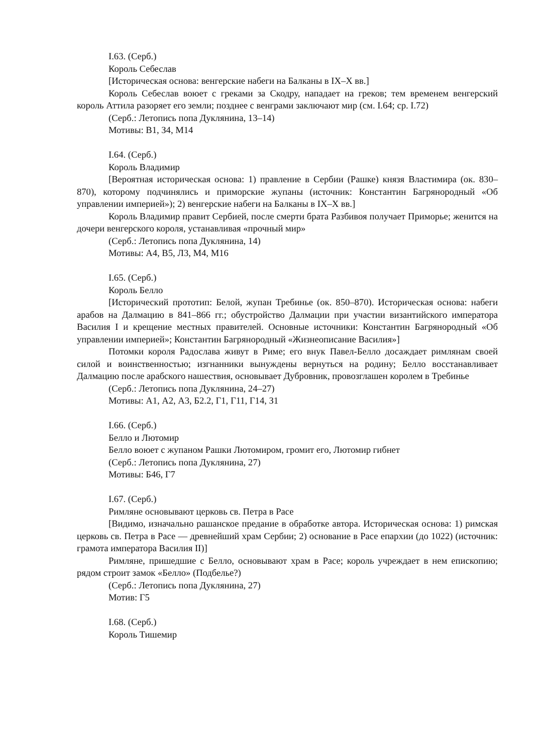I.63. (Серб.)
Король Себеслав
[Историческая основа: венгерские набеги на Балканы в IX–X вв.]
Король Себеслав воюет с греками за Скодру, нападает на греков; тем временем венгерский король Аттила разоряет его земли; позднее с венграми заключают мир (см. I.64; ср. I.72)
(Серб.: Летопись попа Дуклянина, 13–14)
Мотивы: В1, З4, М14
I.64. (Серб.)
Король Владимир
[Вероятная историческая основа: 1) правление в Сербии (Рашке) князя Властимира (ок. 830–870), которому подчинялись и приморские жупаны (источник: Константин Багрянородный «Об управлении империей»); 2) венгерские набеги на Балканы в IX–X вв.]
Король Владимир правит Сербией, после смерти брата Разбивоя получает Приморье; женится на дочери венгерского короля, устанавливая «прочный мир»
(Серб.: Летопись попа Дуклянина, 14)
Мотивы: А4, В5, Л3, М4, М16
I.65. (Серб.)
Король Белло
[Исторический прототип: Белой, жупан Требинье (ок. 850–870). Историческая основа: набеги арабов на Далмацию в 841–866 гг.; обустройство Далмации при участии византийского императора Василия I и крещение местных правителей. Основные источники: Константин Багрянородный «Об управлении империей»; Константин Багрянородный «Жизнеописание Василия»]
Потомки короля Радослава живут в Риме; его внук Павел-Белло досаждает римлянам своей силой и воинственностью; изгнанники вынуждены вернуться на родину; Белло восстанавливает Далмацию после арабского нашествия, основывает Дубровник, провозглашен королем в Требинье
(Серб.: Летопись попа Дуклянина, 24–27)
Мотивы: А1, А2, А3, Б2.2, Г1, Г11, Г14, З1
I.66. (Серб.)
Белло и Лютомир
Белло воюет с жупаном Рашки Лютомиром, громит его, Лютомир гибнет
(Серб.: Летопись попа Дуклянина, 27)
Мотивы: Б46, Г7
I.67. (Серб.)
Римляне основывают церковь св. Петра в Расе
[Видимо, изначально рашанское предание в обработке автора. Историческая основа: 1) римская церковь св. Петра в Расе — древнейший храм Сербии; 2) основание в Расе епархии (до 1022) (источник: грамота императора Василия II)]
Римляне, пришедшие с Белло, основывают храм в Расе; король учреждает в нем епископию; рядом строит замок «Белло» (Подбелье?)
(Серб.: Летопись попа Дуклянина, 27)
Мотив: Г5
I.68. (Серб.)
Король Тишемир